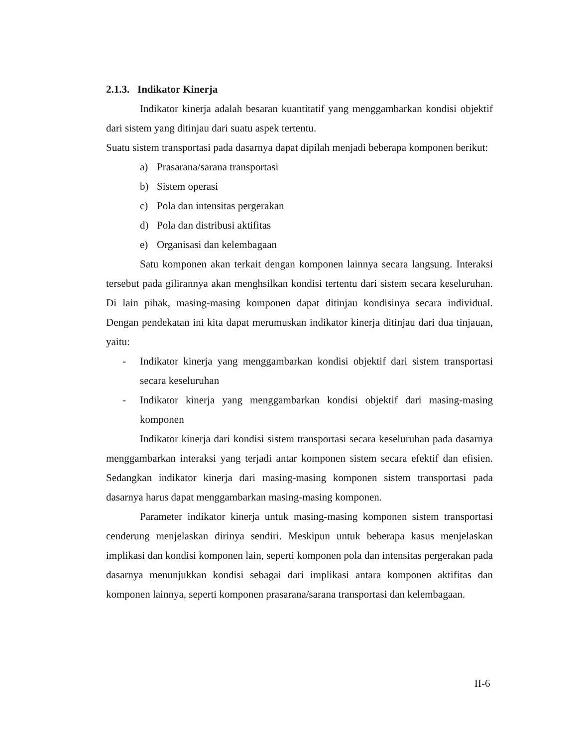2.1.3. Indikator Kinerja
Indikator kinerja adalah besaran kuantitatif yang menggambarkan kondisi objektif dari sistem yang ditinjau dari suatu aspek tertentu.
Suatu sistem transportasi pada dasarnya dapat dipilah menjadi beberapa komponen berikut:
a) Prasarana/sarana transportasi
b) Sistem operasi
c) Pola dan intensitas pergerakan
d) Pola dan distribusi aktifitas
e) Organisasi dan kelembagaan
Satu komponen akan terkait dengan komponen lainnya secara langsung. Interaksi tersebut pada gilirannya akan menghsilkan kondisi tertentu dari sistem secara keseluruhan. Di lain pihak, masing-masing komponen dapat ditinjau kondisinya secara individual. Dengan pendekatan ini kita dapat merumuskan indikator kinerja ditinjau dari dua tinjauan, yaitu:
- Indikator kinerja yang menggambarkan kondisi objektif dari sistem transportasi secara keseluruhan
- Indikator kinerja yang menggambarkan kondisi objektif dari masing-masing komponen
Indikator kinerja dari kondisi sistem transportasi secara keseluruhan pada dasarnya menggambarkan interaksi yang terjadi antar komponen sistem secara efektif dan efisien. Sedangkan indikator kinerja dari masing-masing komponen sistem transportasi pada dasarnya harus dapat menggambarkan masing-masing komponen.
Parameter indikator kinerja untuk masing-masing komponen sistem transportasi cenderung menjelaskan dirinya sendiri. Meskipun untuk beberapa kasus menjelaskan implikasi dan kondisi komponen lain, seperti komponen pola dan intensitas pergerakan pada dasarnya menunjukkan kondisi sebagai dari implikasi antara komponen aktifitas dan komponen lainnya, seperti komponen prasarana/sarana transportasi dan kelembagaan.
II-6